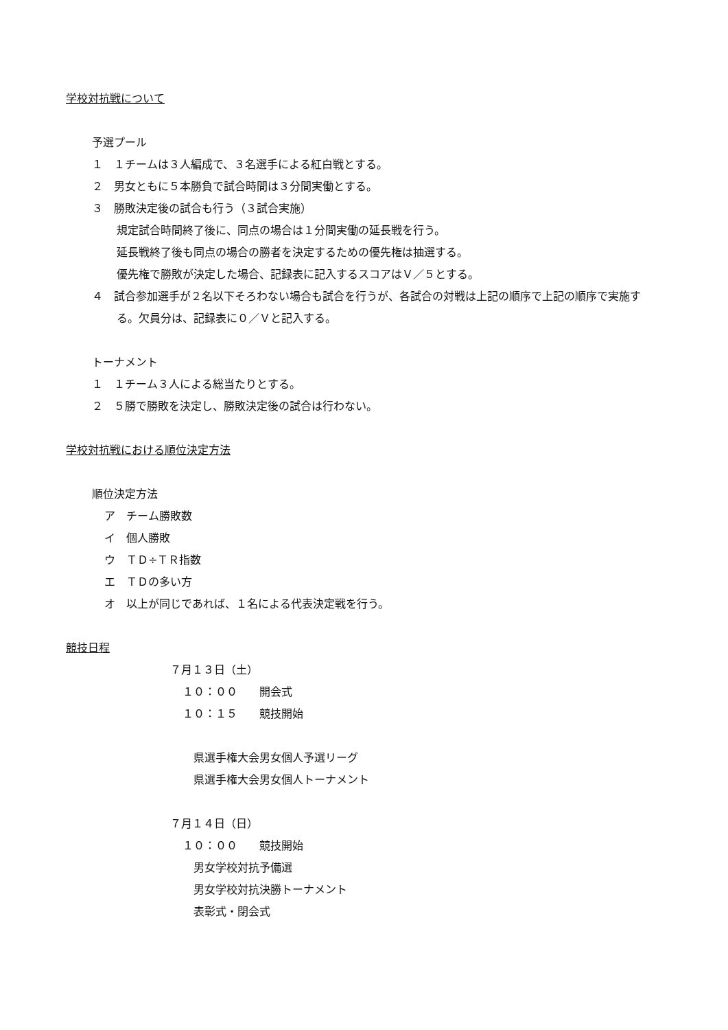学校対抗戦について
予選プール
１　１チームは３人編成で、３名選手による紅白戦とする。
２　男女ともに５本勝負で試合時間は３分間実働とする。
３　勝敗決定後の試合も行う（３試合実施）
規定試合時間終了後に、同点の場合は１分間実働の延長戦を行う。
延長戦終了後も同点の場合の勝者を決定するための優先権は抽選する。
優先権で勝敗が決定した場合、記録表に記入するスコアはＶ／５とする。
４　試合参加選手が２名以下そろわない場合も試合を行うが、各試合の対戦は上記の順序で上記の順序で実施する。欠員分は、記録表に０／Ｖと記入する。
トーナメント
１　１チーム３人による総当たりとする。
２　５勝で勝敗を決定し、勝敗決定後の試合は行わない。
学校対抗戦における順位決定方法
順位決定方法
ア　チーム勝敗数
イ　個人勝敗
ウ　ＴＤ÷ＴＲ指数
エ　ＴＤの多い方
オ　以上が同じであれば、１名による代表決定戦を行う。
競技日程
７月１３日（土）
１０：００　　開会式
１０：１５　　競技開始
県選手権大会男女個人予選リーグ
県選手権大会男女個人トーナメント
７月１４日（日）
１０：００　　競技開始
男女学校対抗予備選
男女学校対抗決勝トーナメント
表彰式・閉会式